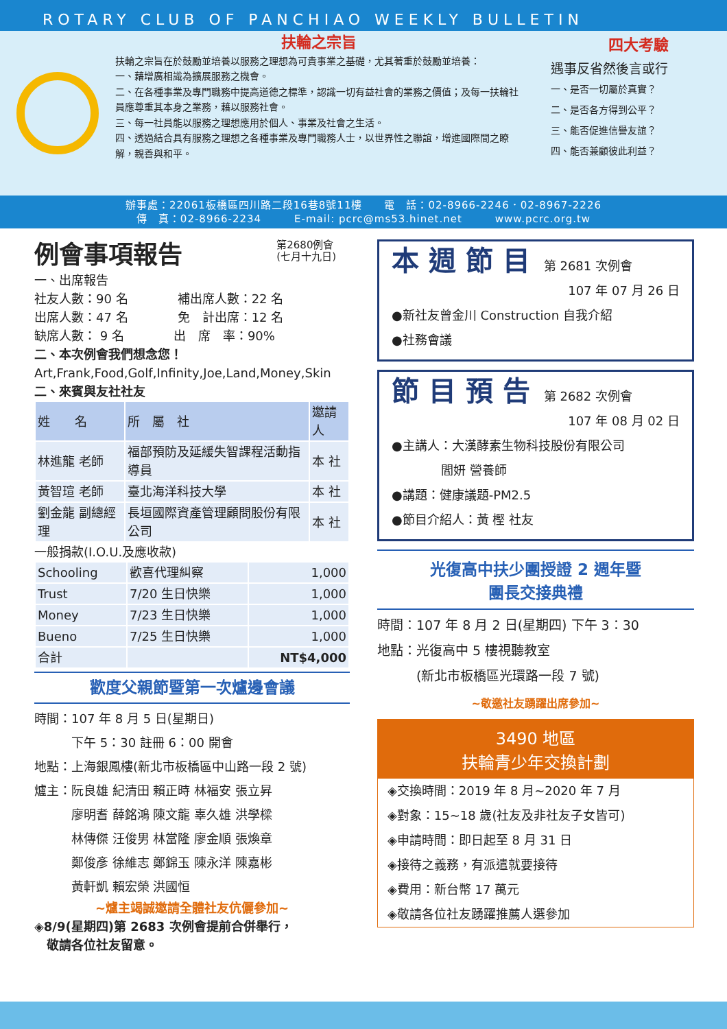ROTARY CLUB OF PANCHIAO WEEKLY BULLETIN
扶輪之宗旨
扶輪之宗旨在於鼓勵並培養以服務之理想為可貴事業之基礎，尤其著重於鼓勵並培養：
一、藉增廣相識為擴展服務之機會。
二、在各種事業及專門職務中提高道德之標準，認識一切有益社會的業務之價值；及每一扶輪社員應尊重其本身之業務，藉以服務社會。
三、每一社員能以服務之理想應用於個人、事業及社會之生活。
四、透過結合具有服務之理想之各種事業及專門職務人士，以世界性之聯誼，增進國際間之瞭解，親善與和平。
四大考驗
遇事反省然後言或行
一、是否一切屬於真實？
二、是否各方得到公平？
三、能否促進信譽友誼？
四、能否兼顧彼此利益？
辦事處：22061板橋區四川路二段16巷8號11樓　　電　話：02-8966-2246．02-8967-2226
傳　真：02-8966-2234　　　E-mail: pcrc@ms53.hinet.net　　　www.pcrc.org.tw
例會事項報告 第2680例會
(七月十九日)
一、出席報告
社友人數：90 名　　　　補出席人數：22 名
出席人數：47 名　　　　免　計出席：12 名
缺席人數： 9 名　　　　出　席　率：90%
二、本次例會我們想念您！
Art,Frank,Food,Golf,Infinity,Joe,Land,Money,Skin
二、來賓與友社社友
| 姓 名 | 所 屬 社 | 邀請人 |
| --- | --- | --- |
| 林進龍 老師 | 福部預防及延緩失智課程活動指導員 | 本 社 |
| 黃智瑄 老師 | 臺北海洋科技大學 | 本 社 |
| 劉金龍 副總經理 | 長垣國際資產管理顧問股份有限公司 | 本 社 |
一般捐款(I.O.U.及應收款)
| Schooling | 歡喜代理糾察 | 1,000 |
| Trust | 7/20 生日快樂 | 1,000 |
| Money | 7/23 生日快樂 | 1,000 |
| Bueno | 7/25 生日快樂 | 1,000 |
| 合計 | | NT$4,000 |
歡度父親節暨第一次爐邊會議
時間：107 年 8 月 5 日(星期日)
　　　下午 5：30 註冊 6：00 開會
地點：上海銀鳳樓(新北市板橋區中山路一段 2 號)
爐主：阮良雄 紀清田 賴正時 林福安 張立昇
　　　廖明耆 薛銘鴻 陳文龍 辜久雄 洪學樑
　　　林傳傑 汪俊男 林當隆 廖金順 張煥章
　　　鄭俊彥 徐維志 鄭錦玉 陳永洋 陳嘉彬
　　　黃軒凱 賴宏榮 洪國恒
~爐主竭誠邀請全體社友伉儷參加~
◈8/9(星期四)第 2683 次例會提前合併舉行，
　敬請各位社友留意。
本週節目 第 2681 次例會
107 年 07 月 26 日
●新社友曾金川 Construction 自我介紹
●社務會議
節目預告 第 2682 次例會
107 年 08 月 02 日
●主講人：大漢酵素生物科技股份有限公司
　　　　閻妍 營養師
●講題：健康議題-PM2.5
●節目介紹人：黃 樫 社友
光復高中扶少團授證 2 週年暨
團長交接典禮
時間：107 年 8 月 2 日(星期四) 下午 3：30
地點：光復高中 5 樓視聽教室
　　　(新北市板橋區光環路一段 7 號)
~敬邀社友踴躍出席參加~
3490 地區
扶輪青少年交換計劃
◈交換時間：2019 年 8 月~2020 年 7 月
◈對象：15~18 歲(社友及非社友子女皆可)
◈申請時間：即日起至 8 月 31 日
◈接待之義務，有派遣就要接待
◈費用：新台幣 17 萬元
◈敬請各位社友踴躍推薦人選參加